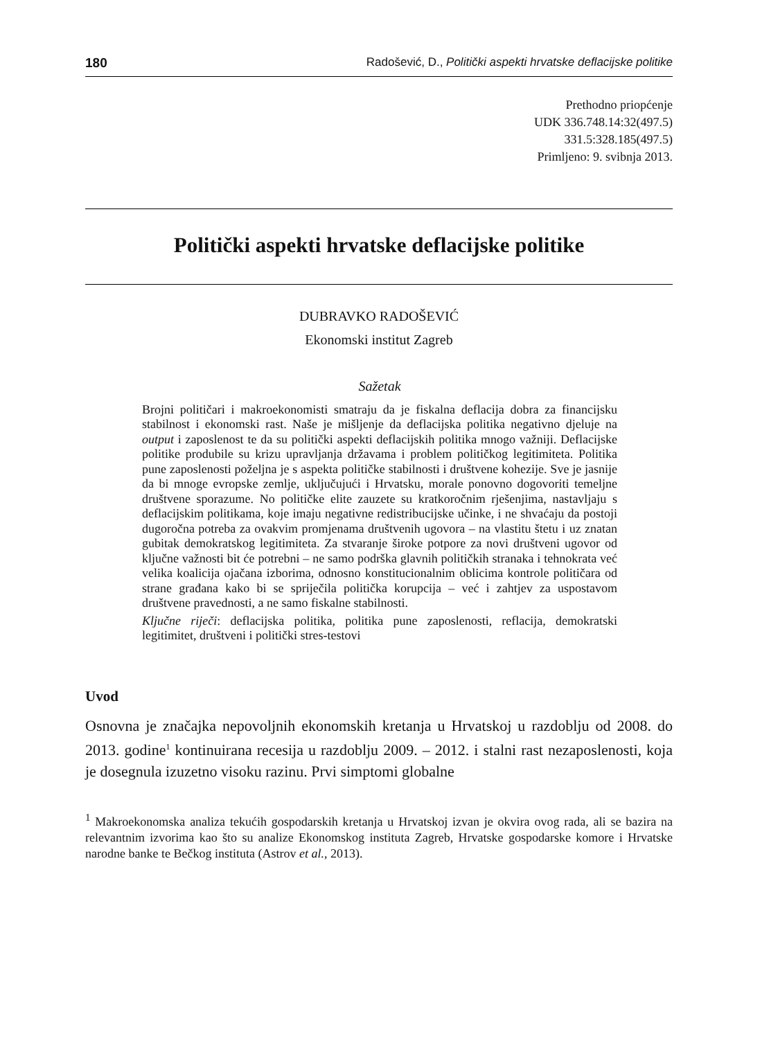180 Radošević, D., Politički aspekti hrvatske deflacijske politike
Prethodno priopćenje
UDK 336.748.14:32(497.5)
331.5:328.185(497.5)
Primljeno: 9. svibnja 2013.
Politički aspekti hrvatske deflacijske politike
DUBRAVKO RADOŠEVIĆ
Ekonomski institut Zagreb
Sažetak
Brojni političari i makroekonomisti smatraju da je fiskalna deflacija dobra za financijsku stabilnost i ekonomski rast. Naše je mišljenje da deflacijska politika negativno djeluje na output i zaposlenost te da su politički aspekti deflacijskih politika mnogo važniji. Deflacijske politike produbile su krizu upravljanja državama i problem političkog legitimiteta. Politika pune zaposlenosti poželjna je s aspekta političke stabilnosti i društvene kohezije. Sve je jasnije da bi mnoge evropske zemlje, uključujući i Hrvatsku, morale ponovno dogovoriti temeljne društvene sporazume. No političke elite zauzete su kratkoročnim rješenjima, nastavljaju s deflacijskim politikama, koje imaju negativne redistribucijske učinke, i ne shvaćaju da postoji dugoročna potreba za ovakvim promjenama društvenih ugovora – na vlastitu štetu i uz znatan gubitak demokratskog legitimiteta. Za stvaranje široke potpore za novi društveni ugovor od ključne važnosti bit će potrebni – ne samo podrška glavnih političkih stranaka i tehnokrata već velika koalicija ojačana izborima, odnosno konstitucionalnim oblicima kontrole političara od strane građana kako bi se spriječila politička korupcija – već i zahtjev za uspostavom društvene pravednosti, a ne samo fiskalne stabilnosti.
Ključne riječi: deflacijska politika, politika pune zaposlenosti, reflacija, demokratski legitimitet, društveni i politički stres-testovi
Uvod
Osnovna je značajka nepovoljnih ekonomskih kretanja u Hrvatskoj u razdoblju od 2008. do 2013. godine<sup>1</sup> kontinuirana recesija u razdoblju 2009. – 2012. i stalni rast nezaposlenosti, koja je dosegnula izuzetno visoku razinu. Prvi simptomi globalne
<sup>1</sup> Makroekonomska analiza tekućih gospodarskih kretanja u Hrvatskoj izvan je okvira ovog rada, ali se bazira na relevantnim izvorima kao što su analize Ekonomskog instituta Zagreb, Hrvatske gospodarske komore i Hrvatske narodne banke te Bečkog instituta (Astrov et al., 2013).